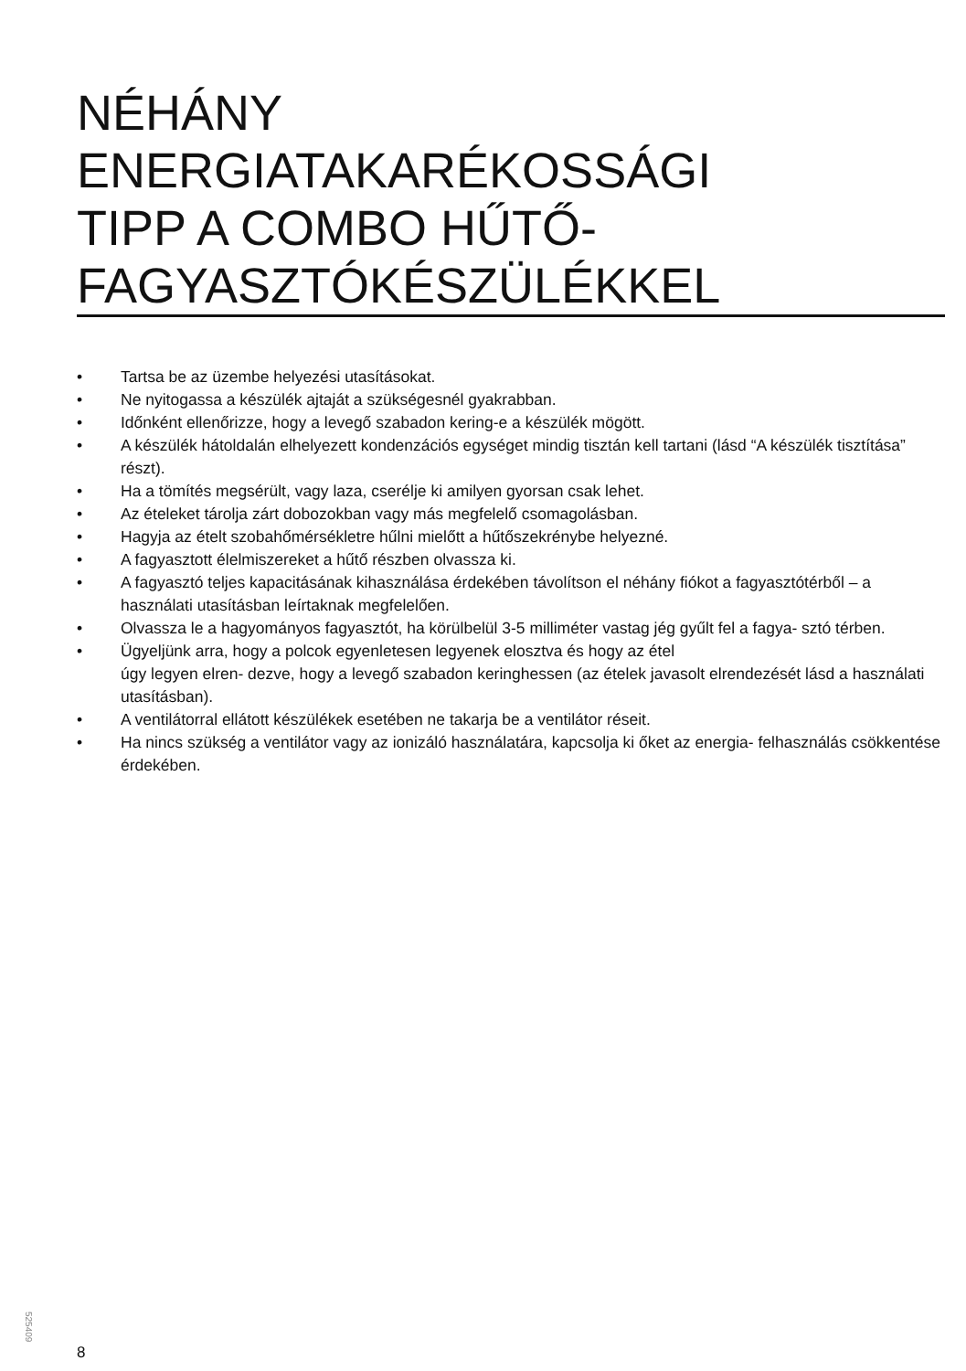NÉHÁNY
ENERGIATAKARÉKOSSÁGI
TIPP A COMBO HŰTŐ-
FAGYASZTÓKÉSZÜLÉKKEL
• Tartsa be az üzembe helyezési utasításokat.
• Ne nyitogassa a készülék ajtaját a szükségesnél gyakrabban.
• Időnként ellenőrizze, hogy a levegő szabadon kering-e a készülék mögött.
• A készülék hátoldalán elhelyezett kondenzációs egységet mindig tisztán kell tartani (lásd “A készülék tisztítása” részt).
• Ha a tömítés megsérült, vagy laza, cserélje ki amilyen gyorsan csak lehet.
• Az ételeket tárolja zárt dobozokban vagy más megfelelő csomagolásban.
• Hagyja az ételt szobahőmérsékletre hűlni mielőtt a hűtőszekrénybe helyezné.
• A fagyasztott élelmiszereket a hűtő részben olvassza ki.
• A fagyasztó teljes kapacitásának kihasználása érdekében távolítson el néhány fiókot a fagyasztótérből – a használati utasításban leírtaknak megfelelően.
• Olvassza le a hagyományos fagyasztót, ha körülbelül 3-5 milliméter vastag jég gyűlt fel a fagya- sztó térben.
• Ügyeljünk arra, hogy a polcok egyenletesen legyenek elosztva és hogy az étel
úgy legyen elren- dezve, hogy a levegő szabadon keringhessen (az ételek javasolt elrendezését lásd a használati utasításban).
• A ventilátorral ellátott készülékek esetében ne takarja be a ventilátor réseit.
• Ha nincs szükség a ventilátor vagy az ionizáló használatára, kapcsolja ki őket az energia- felhasználás csökkentése érdekében.
525409
8